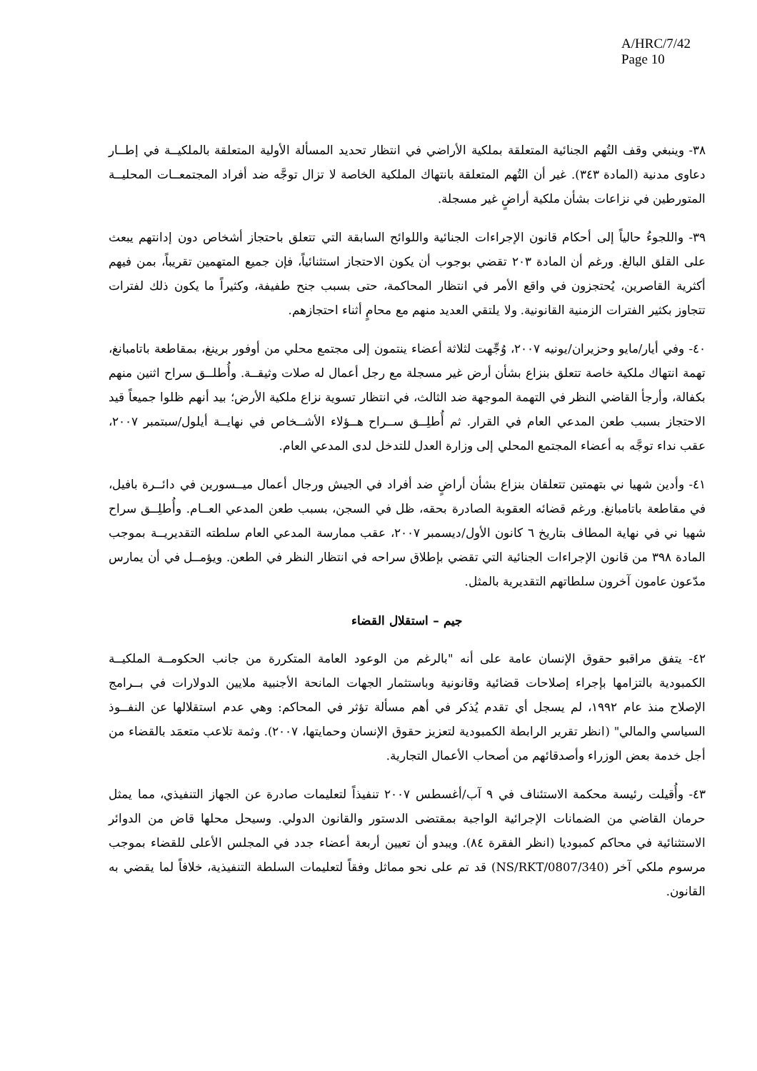A/HRC/7/42
Page 10
٣٨- وينبغي وقف التُهم الجنائية المتعلقة بملكية الأراضي في انتظار تحديد المسألة الأولية المتعلقة بالملكيــة في إطــار دعاوى مدنية (المادة ٣٤٣). غير أن التُهم المتعلقة بانتهاك الملكية الخاصة لا تزال توجَّه ضد أفراد المجتمعــات المحليــة المتورطين في نزاعات بشأن ملكية أراضٍ غير مسجلة.
٣٩- واللجوءُ حالياً إلى أحكام قانون الإجراءات الجنائية واللوائح السابقة التي تتعلق باحتجاز أشخاص دون إدانتهم يبعث على القلق البالغ. ورغم أن المادة ٢٠٣ تقضي بوجوب أن يكون الاحتجاز استثنائياً، فإن جميع المتهمين تقريباً، بمن فيهم أكثرية القاصرين، يُحتجزون في واقع الأمر في انتظار المحاكمة، حتى بسبب جنح طفيفة، وكثيراً ما يكون ذلك لفترات تتجاوز بكثير الفترات الزمنية القانونية. ولا يلتقي العديد منهم مع محامٍ أثناء احتجازهم.
٤٠- وفي أيار/مايو وحزيران/يونيه ٢٠٠٧، وُجِّهت لثلاثة أعضاء ينتمون إلى مجتمع محلي من أوفور برينغ، بمقاطعة باتامبانغ، تهمة انتهاك ملكية خاصة تتعلق بنزاع بشأن أرض غير مسجلة مع رجل أعمال له صلات وثيقــة. وأُطلــق سراح اثنين منهم بكفالة، وأرجأ القاضي النظر في التهمة الموجهة ضد الثالث، في انتظار تسوية نزاع ملكية الأرض؛ بيد أنهم ظلوا جميعاً قيد الاحتجاز بسبب طعن المدعي العام في القرار. ثم أُطلِــق ســراح هــؤلاء الأشــخاص في نهايــة أيلول/سبتمبر ٢٠٠٧، عقب نداء توجَّه به أعضاء المجتمع المحلي إلى وزارة العدل للتدخل لدى المدعي العام.
٤١- وأدين شهيا ني بتهمتين تتعلقان بنزاع بشأن أراضٍ ضد أفراد في الجيش ورجال أعمال ميــسورين في دائــرة بافيل، في مقاطعة باتامبانغ. ورغم قضائه العقوبة الصادرة بحقه، ظل في السجن، بسبب طعن المدعي العــام. وأُطلِــق سراح شهيا ني في نهاية المطاف بتاريخ ٦ كانون الأول/ديسمبر ٢٠٠٧، عقب ممارسة المدعي العام سلطته التقديريــة بموجب المادة ٣٩٨ من قانون الإجراءات الجنائية التي تقضي بإطلاق سراحه في انتظار النظر في الطعن. ويؤمــل في أن يمارس مدّعون عامون آخرون سلطاتهم التقديرية بالمثل.
جيم – استقلال القضاء
٤٢- يتفق مراقبو حقوق الإنسان عامة على أنه "بالرغم من الوعود العامة المتكررة من جانب الحكومــة الملكيــة الكمبودية بالتزامها بإجراء إصلاحات قضائية وقانونية وباستثمار الجهات المانحة الأجنبية ملايين الدولارات في بــرامج الإصلاح منذ عام ١٩٩٢، لم يسجل أي تقدم يُذكر في أهم مسألة تؤثر في المحاكم: وهي عدم استقلالها عن النفــوذ السياسي والمالي" (انظر تقرير الرابطة الكمبودية لتعزيز حقوق الإنسان وحمايتها، ٢٠٠٧). وثمة تلاعب متعمَد بالقضاء من أجل خدمة بعض الوزراء وأصدقائهم من أصحاب الأعمال التجارية.
٤٣- وأُقيلت رئيسة محكمة الاستئناف في ٩ آب/أغسطس ٢٠٠٧ تنفيذاً لتعليمات صادرة عن الجهاز التنفيذي، مما يمثل حرمان القاضي من الضمانات الإجرائية الواجبة بمقتضى الدستور والقانون الدولي. وسيحل محلها قاض من الدوائر الاستثنائية في محاكم كمبوديا (انظر الفقرة ٨٤). ويبدو أن تعيين أربعة أعضاء جدد في المجلس الأعلى للقضاء بموجب مرسوم ملكي آخر (NS/RKT/0807/340) قد تم على نحو مماثل وفقاً لتعليمات السلطة التنفيذية، خلافاً لما يقضي به القانون.